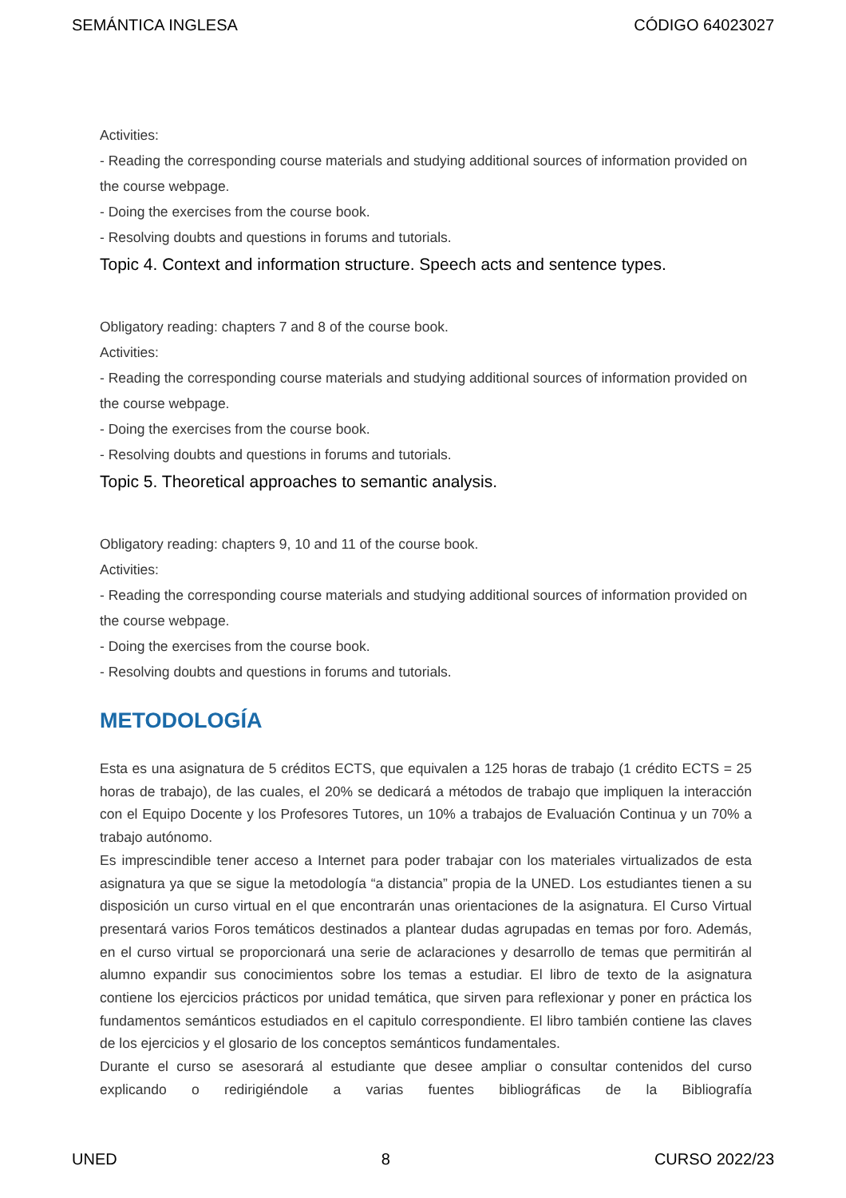SEMÁNTICA INGLESA CÓDIGO 64023027
Activities:
- Reading the corresponding course materials and studying additional sources of information provided on the course webpage.
- Doing the exercises from the course book.
- Resolving doubts and questions in forums and tutorials.
Topic 4. Context and information structure. Speech acts and sentence types.
Obligatory reading: chapters 7 and 8 of the course book.
Activities:
- Reading the corresponding course materials and studying additional sources of information provided on the course webpage.
- Doing the exercises from the course book.
- Resolving doubts and questions in forums and tutorials.
Topic 5. Theoretical approaches to semantic analysis.
Obligatory reading: chapters 9, 10 and 11 of the course book.
Activities:
- Reading the corresponding course materials and studying additional sources of information provided on the course webpage.
- Doing the exercises from the course book.
- Resolving doubts and questions in forums and tutorials.
METODOLOGÍA
Esta es una asignatura de 5 créditos ECTS, que equivalen a 125 horas de trabajo (1 crédito ECTS = 25 horas de trabajo), de las cuales, el 20% se dedicará a métodos de trabajo que impliquen la interacción con el Equipo Docente y los Profesores Tutores, un 10% a trabajos de Evaluación Continua y un 70% a trabajo autónomo.
Es imprescindible tener acceso a Internet para poder trabajar con los materiales virtualizados de esta asignatura ya que se sigue la metodología “a distancia” propia de la UNED. Los estudiantes tienen a su disposición un curso virtual en el que encontrarán unas orientaciones de la asignatura. El Curso Virtual presentará varios Foros temáticos destinados a plantear dudas agrupadas en temas por foro. Además, en el curso virtual se proporcionará una serie de aclaraciones y desarrollo de temas que permitirán al alumno expandir sus conocimientos sobre los temas a estudiar. El libro de texto de la asignatura contiene los ejercicios prácticos por unidad temática, que sirven para reflexionar y poner en práctica los fundamentos semánticos estudiados en el capitulo correspondiente. El libro también contiene las claves de los ejercicios y el glosario de los conceptos semánticos fundamentales.
Durante el curso se asesorará al estudiante que desee ampliar o consultar contenidos del curso explicando o redirigiéndole a varias fuentes bibliográficas de la Bibliografía
UNED 8 CURSO 2022/23